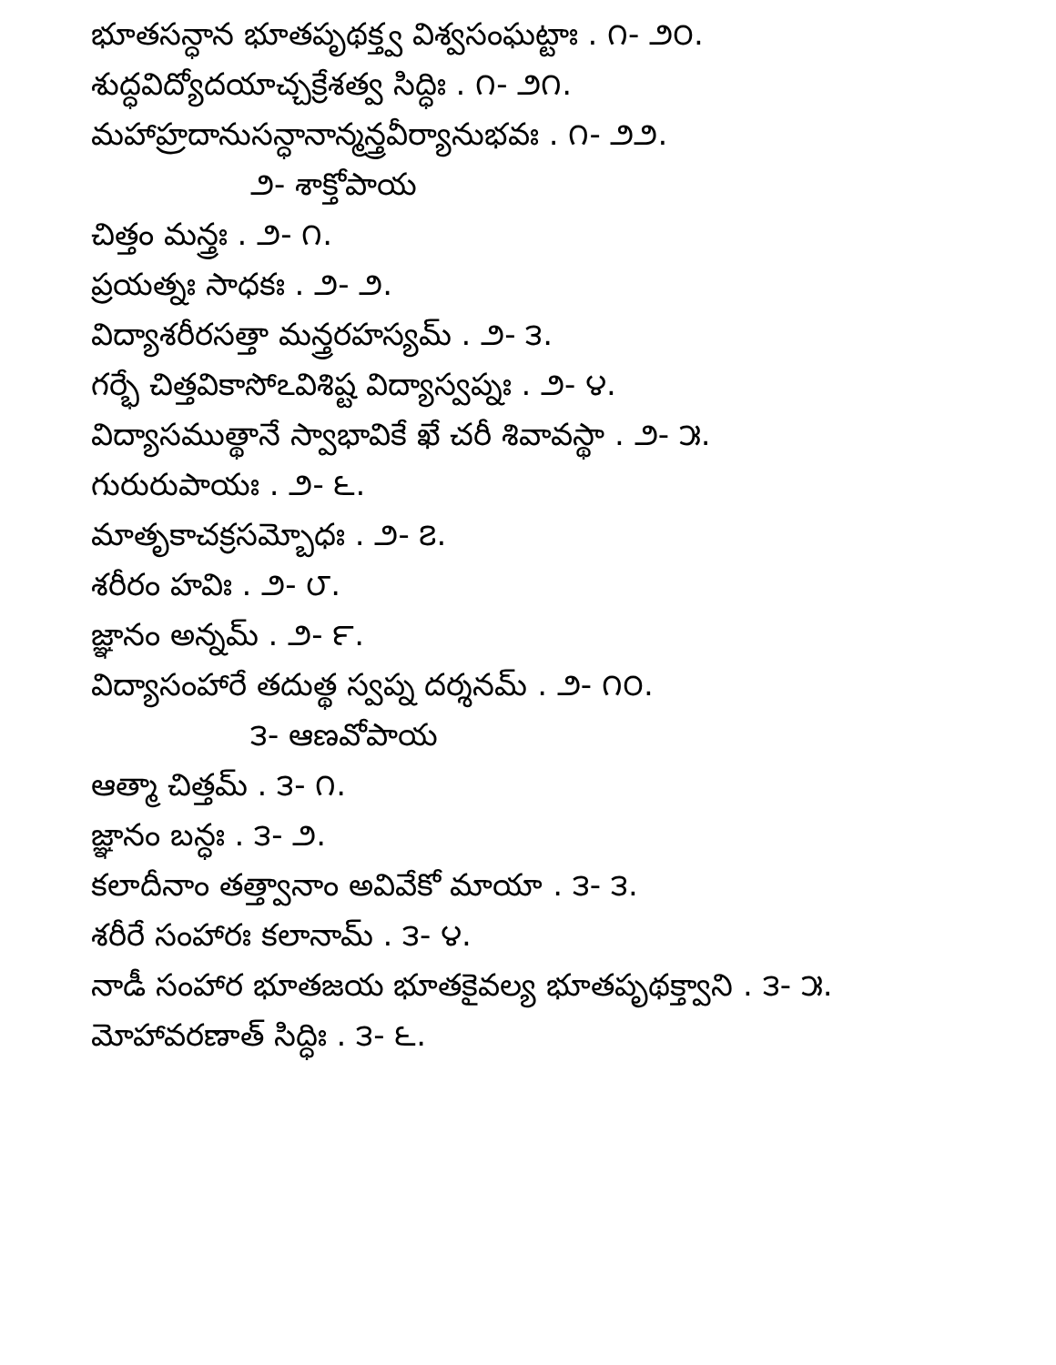భూతసన్ధాన భూతపృథక్త్వ విశ్వసంఘట్టాః . ౧- ౨౦.
శుద్ధవిద్యోదయాచ్చక్రేశత్వ సిద్ధిః . ౧- ౨౧.
మహాహ్రదానుసన్ధానాన్మన్త్రవీర్యానుభవః . ౧- ౨౨.
౨- శాక్తోపాయ
చిత్తం మన్త్రః . ౨- ౧.
ప్రయత్నః సాధకః . ౨- ౨.
విద్యాశరీరసత్తా మన్త్రరహస్యమ్ . ౨- ౩.
గర్భే చిత్తవికాసోఽవిశిష్ట విద్యాస్వప్నః . ౨- ౪.
విద్యాసముత్థానే స్వాభావికే ఖే చరీ శివావస్థా . ౨- ౫.
గురురుపాయః . ౨- ౬.
మాతృకాచక్రసమ్బోధః . ౨- ౭.
శరీరం హవిః . ౨- ౮.
జ్ఞానం అన్నమ్ . ౨- ౯.
విద్యాసంహారే తదుత్థ స్వప్న దర్శనమ్ . ౨- ౧౦.
౩- ఆణవోపాయ
ఆత్మా చిత్తమ్ . ౩- ౧.
జ్ఞానం బన్ధః . ౩- ౨.
కలాదీనాం తత్త్వానాం అవివేకో మాయా . ౩- ౩.
శరీరే సంహారః కలానామ్ . ౩- ౪.
నాడీ సంహార భూతజయ భూతకైవల్య భూతపృథక్త్వాని . ౩- ౫.
మోహావరణాత్ సిద్ధిః . ౩- ౬.